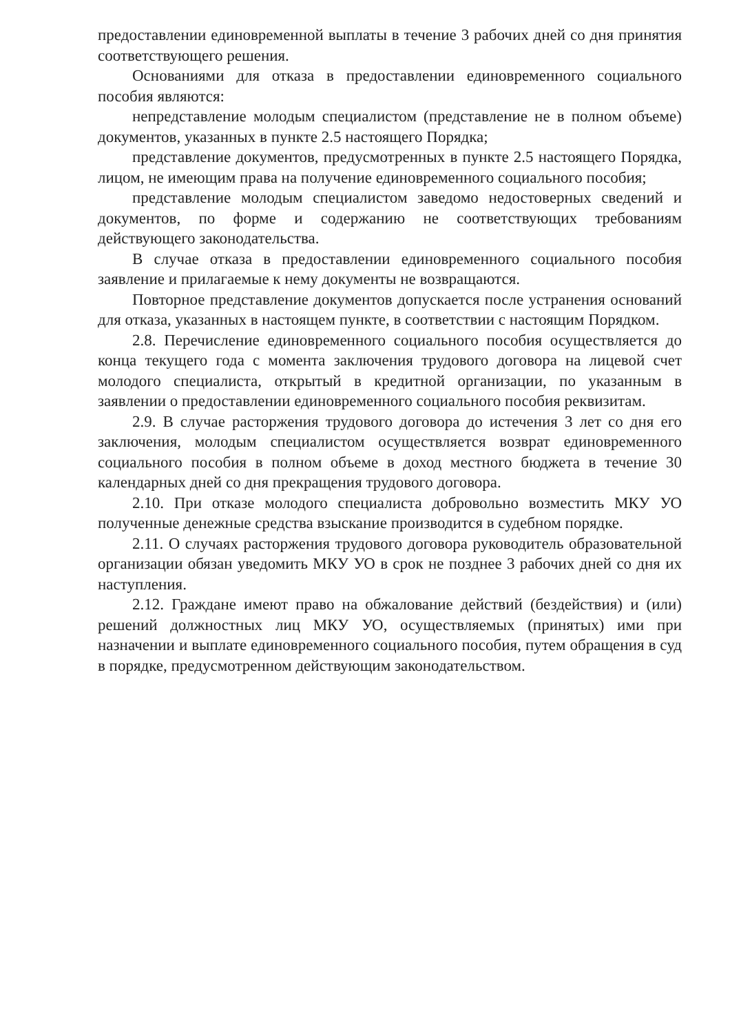предоставлении единовременной выплаты в течение 3 рабочих дней со дня принятия соответствующего решения.
Основаниями для отказа в предоставлении единовременного социального пособия являются:
непредставление молодым специалистом (представление не в полном объеме) документов, указанных в пункте 2.5 настоящего Порядка;
представление документов, предусмотренных в пункте 2.5 настоящего Порядка, лицом, не имеющим права на получение единовременного социального пособия;
представление молодым специалистом заведомо недостоверных сведений и документов, по форме и содержанию не соответствующих требованиям действующего законодательства.
В случае отказа в предоставлении единовременного социального пособия заявление и прилагаемые к нему документы не возвращаются.
Повторное представление документов допускается после устранения оснований для отказа, указанных в настоящем пункте, в соответствии с настоящим Порядком.
2.8. Перечисление единовременного социального пособия осуществляется до конца текущего года с момента заключения трудового договора на лицевой счет молодого специалиста, открытый в кредитной организации, по указанным в заявлении о предоставлении единовременного социального пособия реквизитам.
2.9. В случае расторжения трудового договора до истечения 3 лет со дня его заключения, молодым специалистом осуществляется возврат единовременного социального пособия в полном объеме в доход местного бюджета в течение 30 календарных дней со дня прекращения трудового договора.
2.10. При отказе молодого специалиста добровольно возместить МКУ УО полученные денежные средства взыскание производится в судебном порядке.
2.11. О случаях расторжения трудового договора руководитель образовательной организации обязан уведомить МКУ УО в срок не позднее 3 рабочих дней со дня их наступления.
2.12. Граждане имеют право на обжалование действий (бездействия) и (или) решений должностных лиц МКУ УО, осуществляемых (принятых) ими при назначении и выплате единовременного социального пособия, путем обращения в суд в порядке, предусмотренном действующим законодательством.